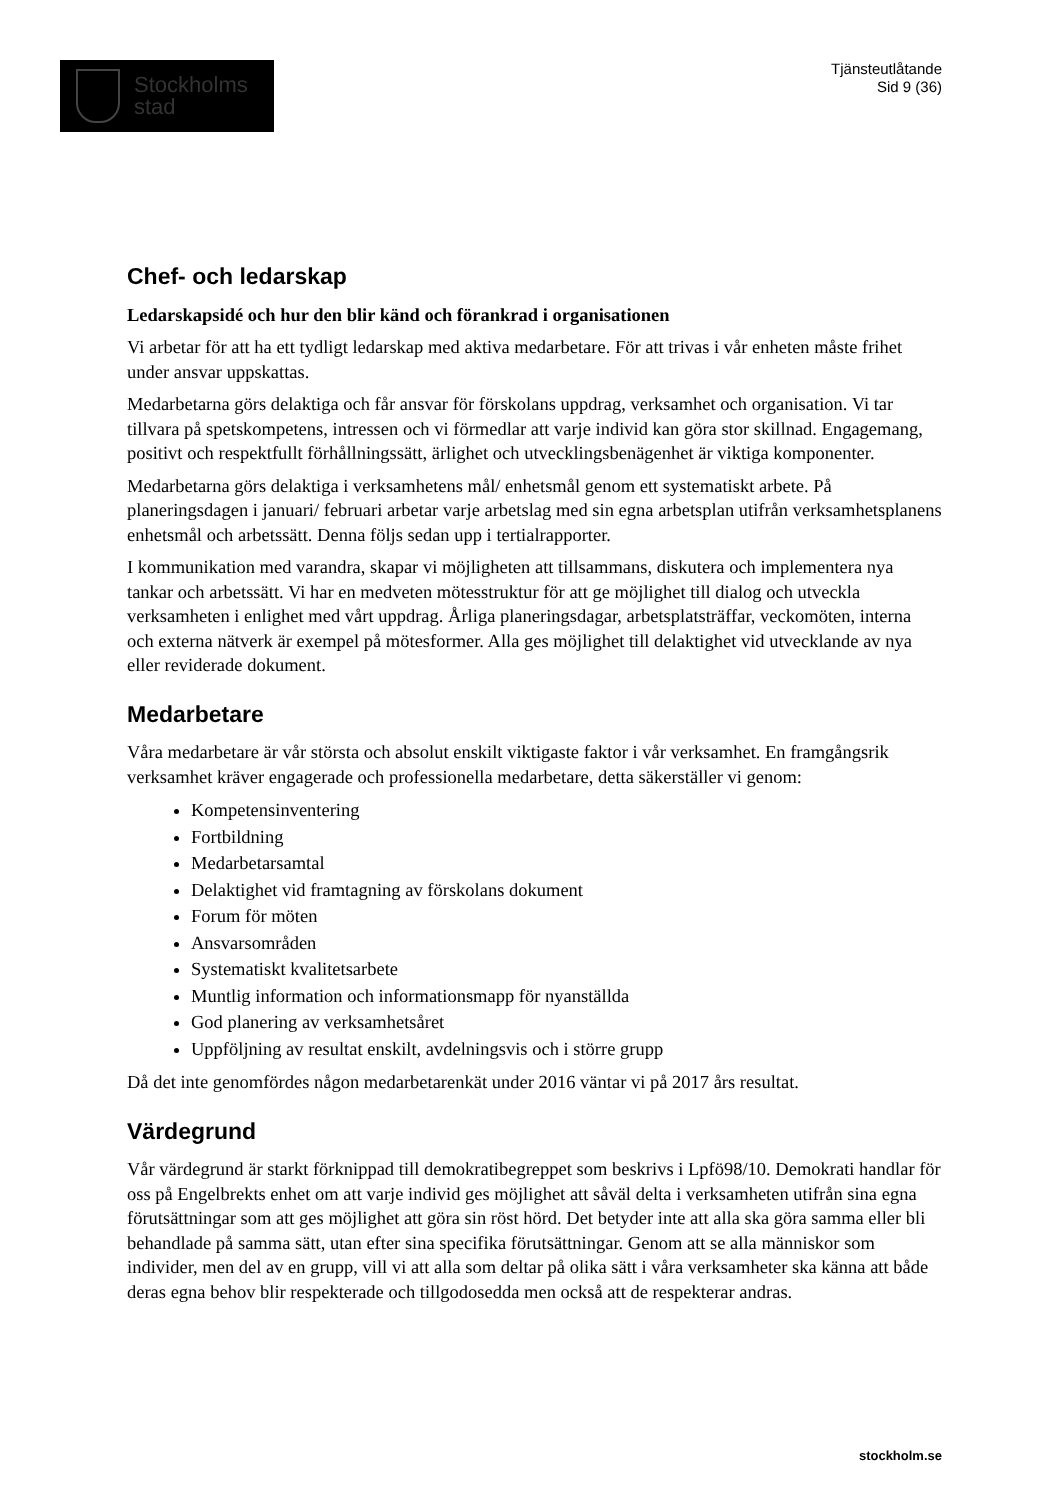Stockholms
stad
Tjänsteutlåtande
Sid 9 (36)
Chef- och ledarskap
Ledarskapsidé och hur den blir känd och förankrad i organisationen
Vi arbetar för att ha ett tydligt ledarskap med aktiva medarbetare. För att trivas i vår enheten måste frihet under ansvar uppskattas.
Medarbetarna görs delaktiga och får ansvar för förskolans uppdrag, verksamhet och organisation. Vi tar tillvara på spetskompetens, intressen och vi förmedlar att varje individ kan göra stor skillnad. Engagemang, positivt och respektfullt förhållningssätt, ärlighet och utvecklingsbenägenhet är viktiga komponenter.
Medarbetarna görs delaktiga i verksamhetens mål/ enhetsmål genom ett systematiskt arbete. På planeringsdagen i januari/ februari arbetar varje arbetslag med sin egna arbetsplan utifrån verksamhetsplanens enhetsmål och arbetssätt. Denna följs sedan upp i tertialrapporter.
I kommunikation med varandra, skapar vi möjligheten att tillsammans, diskutera och implementera nya tankar och arbetssätt. Vi har en medveten mötesstruktur för att ge möjlighet till dialog och utveckla verksamheten i enlighet med vårt uppdrag. Årliga planeringsdagar, arbetsplatsträffar, veckomöten, interna och externa nätverk är exempel på mötesformer. Alla ges möjlighet till delaktighet vid utvecklande av nya eller reviderade dokument.
Medarbetare
Våra medarbetare är vår största och absolut enskilt viktigaste faktor i vår verksamhet. En framgångsrik verksamhet kräver engagerade och professionella medarbetare, detta säkerställer vi genom:
Kompetensinventering
Fortbildning
Medarbetarsamtal
Delaktighet vid framtagning av förskolans dokument
Forum för möten
Ansvarsområden
Systematiskt kvalitetsarbete
Muntlig information och informationsmapp för nyanställda
God planering av verksamhetsåret
Uppföljning av resultat enskilt, avdelningsvis och i större grupp
Då det inte genomfördes någon medarbetarenkät under 2016 väntar vi på 2017 års resultat.
Värdegrund
Vår värdegrund är starkt förknippad till demokratibegreppet som beskrivs i Lpfö98/10. Demokrati handlar för oss på Engelbrekts enhet om att varje individ ges möjlighet att såväl delta i verksamheten utifrån sina egna förutsättningar som att ges möjlighet att göra sin röst hörd. Det betyder inte att alla ska göra samma eller bli behandlade på samma sätt, utan efter sina specifika förutsättningar. Genom att se alla människor som individer, men del av en grupp, vill vi att alla som deltar på olika sätt i våra verksamheter ska känna att både deras egna behov blir respekterade och tillgodosedda men också att de respekterar andras.
stockholm.se